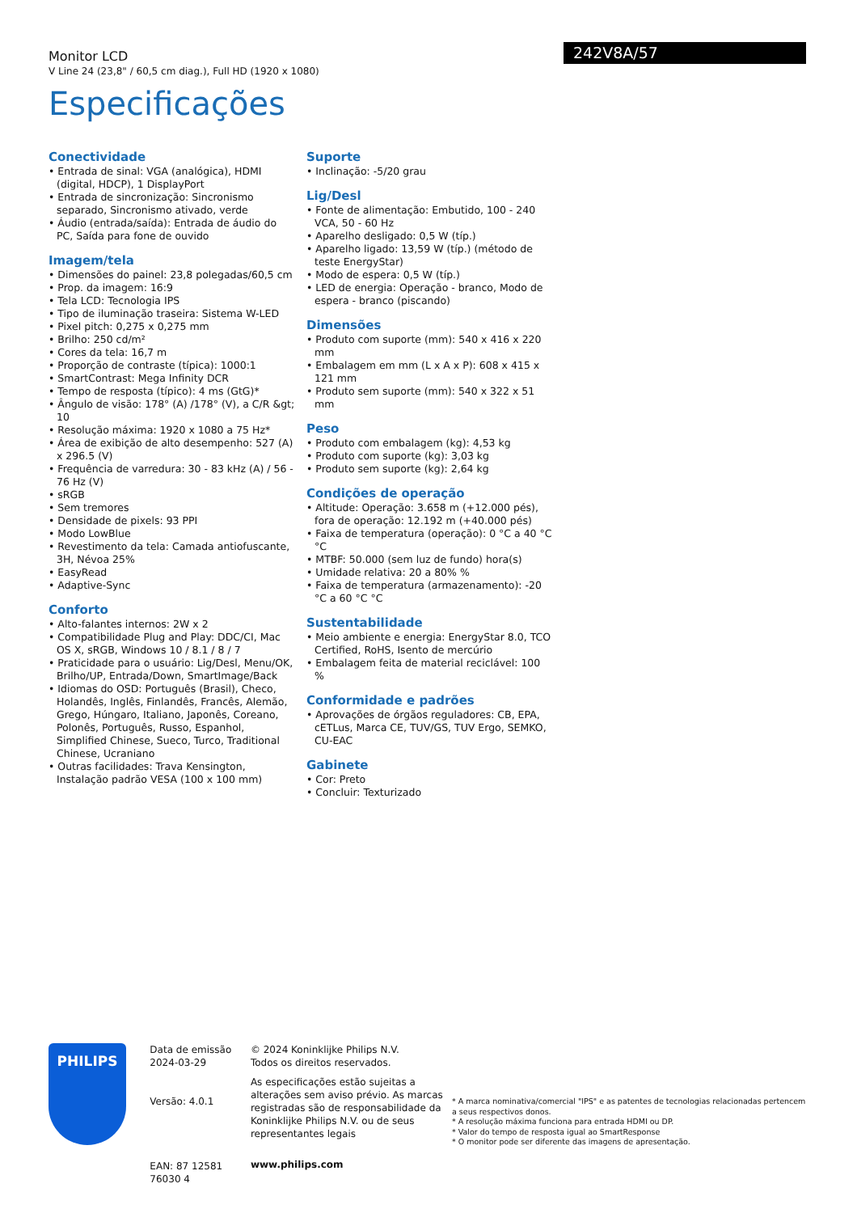Monitor LCD
V Line 24 (23,8" / 60,5 cm diag.), Full HD (1920 x 1080)
Especificações
242V8A/57
Conectividade
• Entrada de sinal: VGA (analógica), HDMI (digital, HDCP), 1 DisplayPort
• Entrada de sincronização: Sincronismo separado, Sincronismo ativado, verde
• Áudio (entrada/saída): Entrada de áudio do PC, Saída para fone de ouvido
Imagem/tela
• Dimensões do painel: 23,8 polegadas/60,5 cm
• Prop. da imagem: 16:9
• Tela LCD: Tecnologia IPS
• Tipo de iluminação traseira: Sistema W-LED
• Pixel pitch: 0,275 x 0,275 mm
• Brilho: 250 cd/m²
• Cores da tela: 16,7 m
• Proporção de contraste (típica): 1000:1
• SmartContrast: Mega Infinity DCR
• Tempo de resposta (típico): 4 ms (GtG)*
• Ângulo de visão: 178° (A) /178° (V), a C/R &gt; 10
• Resolução máxima: 1920 x 1080 a 75 Hz*
• Área de exibição de alto desempenho: 527 (A) x 296.5 (V)
• Frequência de varredura: 30 - 83 kHz (A) / 56 - 76 Hz (V)
• sRGB
• Sem tremores
• Densidade de pixels: 93 PPI
• Modo LowBlue
• Revestimento da tela: Camada antiofuscante, 3H, Névoa 25%
• EasyRead
• Adaptive-Sync
Conforto
• Alto-falantes internos: 2W x 2
• Compatibilidade Plug and Play: DDC/CI, Mac OS X, sRGB, Windows 10 / 8.1 / 8 / 7
• Praticidade para o usuário: Lig/Desl, Menu/OK, Brilho/UP, Entrada/Down, SmartImage/Back
• Idiomas do OSD: Português (Brasil), Checo, Holandês, Inglês, Finlandês, Francês, Alemão, Grego, Húngaro, Italiano, Japonês, Coreano, Polonês, Português, Russo, Espanhol, Simplified Chinese, Sueco, Turco, Traditional Chinese, Ucraniano
• Outras facilidades: Trava Kensington, Instalação padrão VESA (100 x 100 mm)
Suporte
• Inclinação: -5/20 grau
Lig/Desl
• Fonte de alimentação: Embutido, 100 - 240 VCA, 50 - 60 Hz
• Aparelho desligado: 0,5 W (típ.)
• Aparelho ligado: 13,59 W (típ.) (método de teste EnergyStar)
• Modo de espera: 0,5 W (típ.)
• LED de energia: Operação - branco, Modo de espera - branco (piscando)
Dimensões
• Produto com suporte (mm): 540 x 416 x 220 mm
• Embalagem em mm (L x A x P): 608 x 415 x 121 mm
• Produto sem suporte (mm): 540 x 322 x 51 mm
Peso
• Produto com embalagem (kg): 4,53 kg
• Produto com suporte (kg): 3,03 kg
• Produto sem suporte (kg): 2,64 kg
Condições de operação
• Altitude: Operação: 3.658 m (+12.000 pés), fora de operação: 12.192 m (+40.000 pés)
• Faixa de temperatura (operação): 0 °C a 40 °C °C
• MTBF: 50.000 (sem luz de fundo) hora(s)
• Umidade relativa: 20 a 80% %
• Faixa de temperatura (armazenamento): -20 °C a 60 °C °C
Sustentabilidade
• Meio ambiente e energia: EnergyStar 8.0, TCO Certified, RoHS, Isento de mercúrio
• Embalagem feita de material reciclável: 100 %
Conformidade e padrões
• Aprovações de órgãos reguladores: CB, EPA, cETLus, Marca CE, TUV/GS, TUV Ergo, SEMKO, CU-EAC
Gabinete
• Cor: Preto
• Concluir: Texturizado
PHILIPS
Data de emissão
2024-03-29
Versão: 4.0.1
EAN: 87 12581 76030 4
© 2024 Koninklijke Philips N.V.
Todos os direitos reservados.
As especificações estão sujeitas a alterações sem aviso prévio. As marcas registradas são de responsabilidade da Koninklijke Philips N.V. ou de seus representantes legais
www.philips.com
* A marca nominativa/comercial "IPS" e as patentes de tecnologias relacionadas pertencem a seus respectivos donos.
* A resolução máxima funciona para entrada HDMI ou DP.
* Valor do tempo de resposta igual ao SmartResponse
* O monitor pode ser diferente das imagens de apresentação.